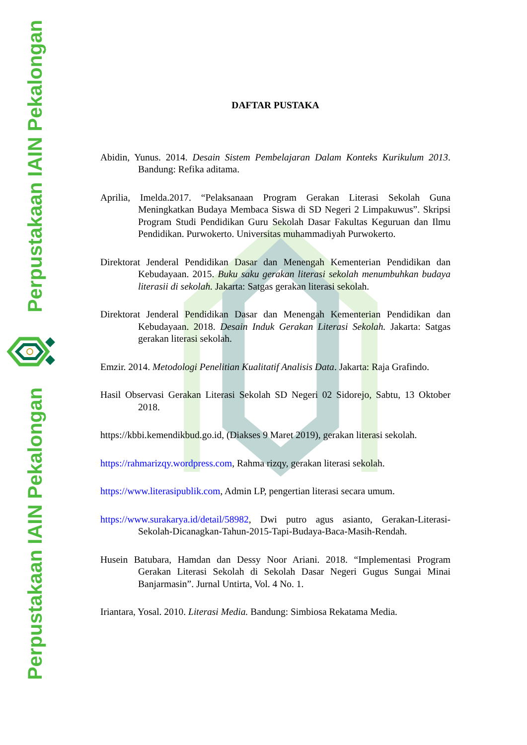Perpustakaan IAIN Pekalongan
Perpustakaan IAIN Pekalongan
DAFTAR PUSTAKA
Abidin, Yunus. 2014. Desain Sistem Pembelajaran Dalam Konteks Kurikulum 2013. Bandung: Refika aditama.
Aprilia, Imelda.2017. “Pelaksanaan Program Gerakan Literasi Sekolah Guna Meningkatkan Budaya Membaca Siswa di SD Negeri 2 Limpakuwus”. Skripsi Program Studi Pendidikan Guru Sekolah Dasar Fakultas Keguruan dan Ilmu Pendidikan. Purwokerto. Universitas muhammadiyah Purwokerto.
Direktorat Jenderal Pendidikan Dasar dan Menengah Kementerian Pendidikan dan Kebudayaan. 2015. Buku saku gerakan literasi sekolah menumbuhkan budaya literasii di sekolah. Jakarta: Satgas gerakan literasi sekolah.
Direktorat Jenderal Pendidikan Dasar dan Menengah Kementerian Pendidikan dan Kebudayaan. 2018. Desain Induk Gerakan Literasi Sekolah. Jakarta: Satgas gerakan literasi sekolah.
Emzir. 2014. Metodologi Penelitian Kualitatif Analisis Data. Jakarta: Raja Grafindo.
Hasil Observasi Gerakan Literasi Sekolah SD Negeri 02 Sidorejo, Sabtu, 13 Oktober 2018.
https://kbbi.kemendikbud.go.id, (Diakses 9 Maret 2019), gerakan literasi sekolah.
https://rahmarizqy.wordpress.com, Rahma rizqy, gerakan literasi sekolah.
https://www.literasipublik.com, Admin LP, pengertian literasi secara umum.
https://www.surakarya.id/detail/58982, Dwi putro agus asianto, Gerakan-Literasi-Sekolah-Dicanagkan-Tahun-2015-Tapi-Budaya-Baca-Masih-Rendah.
Husein Batubara, Hamdan dan Dessy Noor Ariani. 2018. “Implementasi Program Gerakan Literasi Sekolah di Sekolah Dasar Negeri Gugus Sungai Minai Banjarmasin”. Jurnal Untirta, Vol. 4 No. 1.
Iriantara, Yosal. 2010. Literasi Media. Bandung: Simbiosa Rekatama Media.